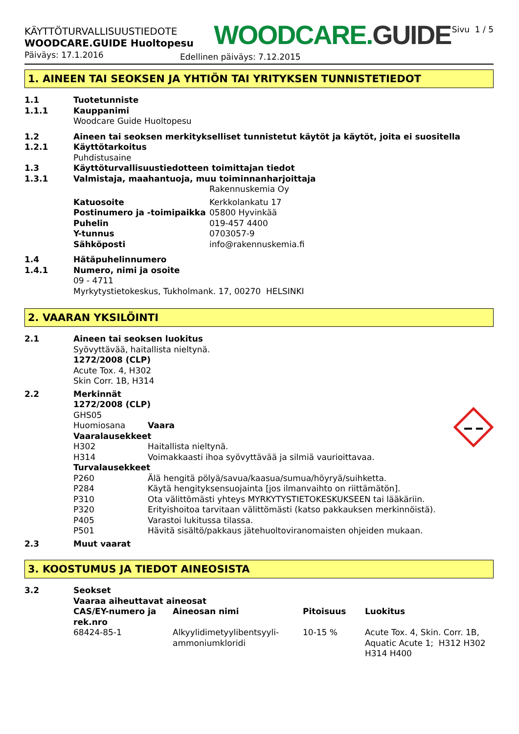KÄYTTÖTURVALLISUUSTIEDOTE
WOODCARE.GUIDE Huoltopesu
WOODCARE.GUIDE
Sivu 1 / 5
Päiväys: 17.1.2016
Edellinen päiväys: 7.12.2015
1. AINEEN TAI SEOKSEN JA YHTIÖN TAI YRITYKSEN TUNNISTETIEDOT
| 1.1 | Tuotetunniste | |
| 1.1.1 | Kauppanimi | |
| | Woodcare Guide Huoltopesu | |
| 1.2 | Aineen tai seoksen merkitykselliset tunnistetut käytöt ja käytöt, joita ei suositella | |
| 1.2.1 | Käyttötarkoitus | |
| | Puhdistusaine | |
| 1.3 | Käyttöturvallisuustiedotteen toimittajan tiedot | |
| 1.3.1 | Valmistaja, maahantuoja, muu toiminnanharjoittaja | |
| | | Rakennuskemia Oy |
| | Katuosoite | Kerkkolankatu 17 |
| | Postinumero ja -toimipaikka | 05800 Hyvinkää |
| | Puhelin | 019-457 4400 |
| | Y-tunnus | 0703057-9 |
| | Sähköposti | info@rakennuskemia.fi |
| 1.4 | Hätäpuhelinnumero | |
| 1.4.1 | Numero, nimi ja osoite | |
| | 09 - 4711 | |
| | Myrkytystietokeskus, Tukholmank. 17, 00270 HELSINKI | |
2. VAARAN YKSILÖINTI
| 2.1 | Aineen tai seoksen luokitus | |
| | Syövyttävää, haitallista nieltynä. | |
| | 1272/2008 (CLP) | |
| | Acute Tox. 4, H302 | |
| | Skin Corr. 1B, H314 | |
| 2.2 | Merkinnät | |
| | 1272/2008 (CLP) | |
| | GHS05 | |
| | Huomiosana | Vaara |
| | Vaaralausekkeet | |
| | H302 | Haitallista nieltynä. |
| | H314 | Voimakkaasti ihoa syövyttävää ja silmiä vaurioittavaa. |
| | Turvalausekkeet | |
| | P260 | Älä hengitä pölyä/savua/kaasua/sumua/höyryä/suihketta. |
| | P284 | Käytä hengityksensuojainta [jos ilmanvaihto on riittämätön]. |
| | P310 | Ota välittömästi yhteys MYRKYTYSTIETOKESKUKSEEN tai lääkäriin. |
| | P320 | Erityishoitoa tarvitaan välittömästi (katso pakkauksen merkinnöistä). |
| | P405 | Varastoi lukitussa tilassa. |
| | P501 | Hävitä sisältö/pakkaus jätehuoltoviranomaisten ohjeiden mukaan. |
| 2.3 | Muut vaarat | |
3. KOOSTUMUS JA TIEDOT AINEOSISTA
| 3.2 | Seokset | | | |
| | Vaaraa aiheuttavat aineosat | | | |
| | CAS/EY-numero ja rek.nro | Aineosan nimi | Pitoisuus | Luokitus |
| | 68424-85-1 | Alkyylidimetyylibentsyyli-ammoniumkloridi | 10-15 % | Acute Tox. 4, Skin. Corr. 1B, Aquatic Acute 1; H312 H302 H314 H400 |